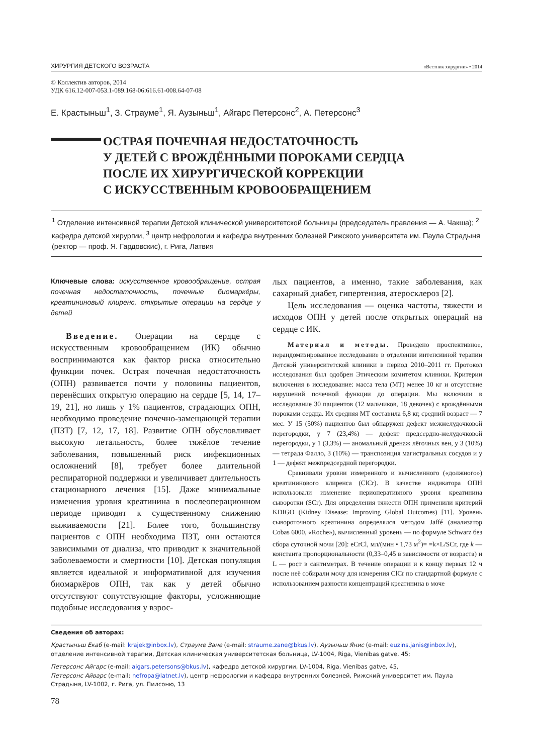ХИРУРГИЯ ДЕТСКОГО ВОЗРАСТА «Вестник хирургии» • 2014
© Коллектив авторов, 2014
УДК 616.12-007-053.1-089.168-06:616.61-008.64-07-08
Е. Крастыньш<sup>1</sup>, З. Страуме<sup>1</sup>, Я. Аузыньш<sup>1</sup>, Айгарс Петерсонс<sup>2</sup>, А. Петерсонс<sup>3</sup>
ОСТРАЯ ПОЧЕЧНАЯ НЕДОСТАТОЧНОСТЬ
У ДЕТЕЙ С ВРОЖДЁННЫМИ ПОРОКАМИ СЕРДЦА
ПОСЛЕ ИХ ХИРУРГИЧЕСКОЙ КОРРЕКЦИИ
С ИСКУССТВЕННЫМ КРОВООБРАЩЕНИЕМ
<sup>1</sup> Отделение интенсивной терапии Детской клинической университетской больницы (председатель правления — А. Чакша); <sup>2</sup> кафедра детской хирургии, <sup>3</sup> центр нефрологии и кафедра внутренних болезней Рижского университета им. Паула Страдыня (ректор — проф. Я. Гардовскис), г. Рига, Латвия
Ключевые слова: искусственное кровообращение, острая почечная недостаточность, почечные биомаркёры, креатининовый клиренс, открытые операции на сердце у детей
Введение. Операции на сердце с искусственным кровообращением (ИК) обычно воспринимаются как фактор риска относительно функции почек. Острая почечная недостаточность (ОПН) развивается почти у половины пациентов, перенёсших открытую операцию на сердце [5, 14, 17–19, 21], но лишь у 1% пациентов, страдающих ОПН, необходимо проведение почечно-замещающей терапии (ПЗТ) [7, 12, 17, 18]. Развитие ОПН обусловливает высокую летальность, более тяжёлое течение заболевания, повышенный риск инфекционных осложнений [8], требует более длительной респираторной поддержки и увеличивает длительность стационарного лечения [15]. Даже минимальные изменения уровня креатинина в послеоперационном периоде приводят к существенному снижению выживаемости [21]. Более того, большинству пациентов с ОПН необходима ПЗТ, они остаются зависимыми от диализа, что приводит к значительной заболеваемости и смертности [10]. Детская популяция является идеальной и информативной для изучения биомаркёров ОПН, так как у детей обычно отсутствуют сопутствующие факторы, усложняющие подобные исследования у взрос-
лых пациентов, а именно, такие заболевания, как сахарный диабет, гипертензия, атеросклероз [2].
Цель исследования — оценка частоты, тяжести и исходов ОПН у детей после открытых операций на сердце с ИК.
Материал и методы. Проведено проспективное, нерандомизированное исследование в отделении интенсивной терапии Детской университетской клиники в период 2010–2011 гг. Протокол исследования был одобрен Этическим комитетом клиники. Критерии включения в исследование: масса тела (МТ) менее 10 кг и отсутствие нарушений почечной функции до операции. Мы включили в исследование 30 пациентов (12 мальчиков, 18 девочек) с врождёнными пороками сердца. Их средняя МТ составила 6,8 кг, средний возраст — 7 мес. У 15 (50%) пациентов был обнаружен дефект межжелудочковой перегородки, у 7 (23,4%) — дефект предсердно-желудочковой перегородки, у 1 (3,3%) — аномальный дренаж лёгочных вен, у 3 (10%) — тетрада Фалло, 3 (10%) — транспозиция магистральных сосудов и у 1 — дефект межпредсердной перегородки.
Сравнивали уровни измеренного и вычисленного («должного») креатининового клиренса (ClCr). В качестве индикатора ОПН использовали изменение периоперативного уровня креатинина сыворотки (SCr). Для определения тяжести ОПН применили критерий KDIGO (Kidney Disease: Improving Global Outcomes) [11]. Уровень сывороточного креатинина определялся методом Jaffé (анализатор Cobas 6000, «Roche»), вычисленный уровень — по формуле Schwarz без сбора суточной мочи [20]: eCrCl, мл/(мин • 1,73 м<sup>2</sup>)= =k×L/SCr, где k — константа пропорциональности (0,33–0,45 в зависимости от возраста) и L — рост в сантиметрах. В течение операции и к концу первых 12 ч после неё собирали мочу для измерения ClCr по стандартной формуле с использованием разности концентраций креатинина в моче
Сведения об авторах:
Крастыньш Екаб (e-mail: krajek@inbox.lv), Страуме Зане (e-mail: straume.zane@bkus.lv), Аузыньш Янис (e-mail: euzins.janis@inbox.lv), отделение интенсивной терапии, Детская клиническая университетская больница, LV-1004, Riga, Vienibas gatve, 45;
Петерсонс Айгарс (e-mail: aigars.petersons@bkus.lv), кафедра детской хирургии, LV-1004, Riga, Vienibas gatve, 45,
Петерсонс Айварс (e-mail: nefropa@latnet.lv), центр нефрологии и кафедра внутренних болезней, Рижский университет им. Паула Страдыня, LV-1002, г. Рига, ул. Пилсоню, 13
78